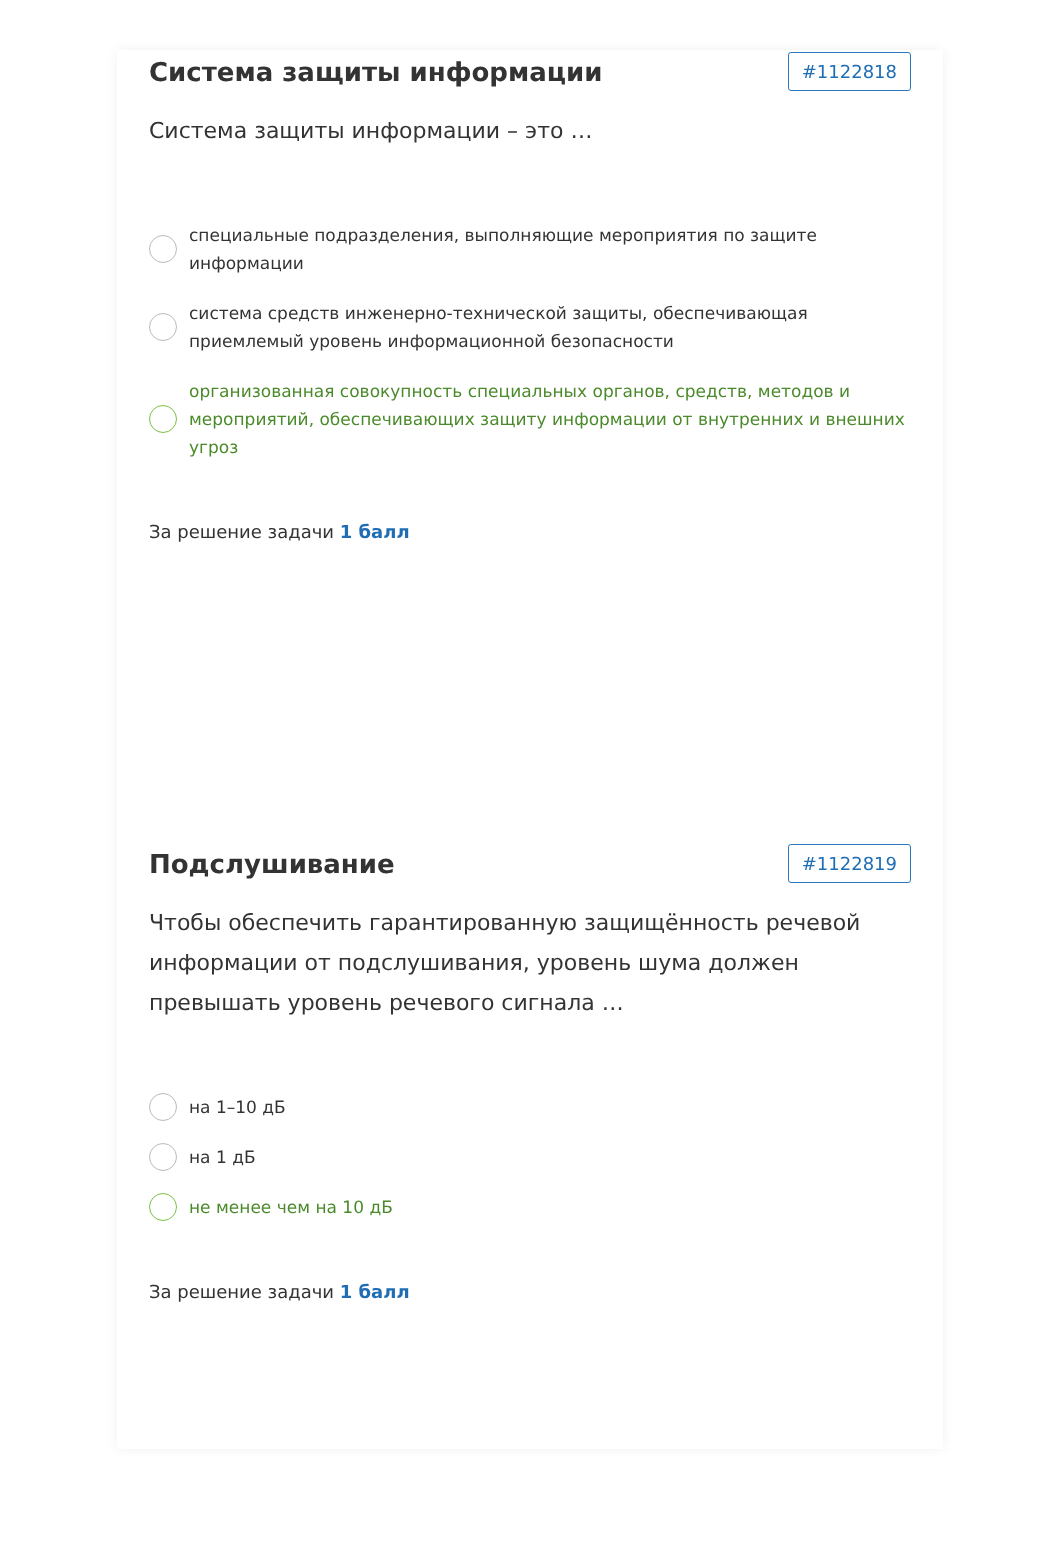Система защиты информации
#1122818
Система защиты информации – это …
специальные подразделения, выполняющие мероприятия по защите информации
система средств инженерно-технической защиты, обеспечивающая приемлемый уровень информационной безопасности
организованная совокупность специальных органов, средств, методов и мероприятий, обеспечивающих защиту информации от внутренних и внешних угроз
За решение задачи 1 балл
Подслушивание
#1122819
Чтобы обеспечить гарантированную защищённость речевой информации от подслушивания, уровень шума должен превышать уровень речевого сигнала …
на 1–10 дБ
на 1 дБ
не менее чем на 10 дБ
За решение задачи 1 балл